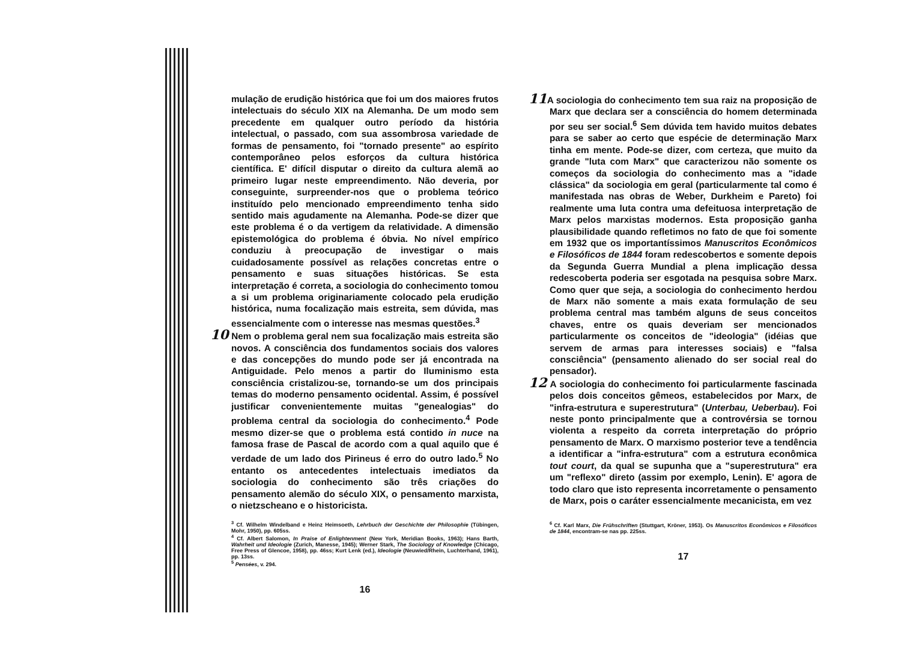mulação de erudição histórica que foi um dos maiores frutos intelectuais do século XIX na Alemanha. De um modo sem precedente em qualquer outro período da história intelectual, o passado, com sua assombrosa variedade de formas de pensamento, foi "tornado presente" ao espírito contemporâneo pelos esforços da cultura histórica científica. E' difícil disputar o direito da cultura alemã ao primeiro lugar neste empreendimento. Não deveria, por conseguinte, surpreender-nos que o problema teórico instituído pelo mencionado empreendimento tenha sido sentido mais agudamente na Alemanha. Pode-se dizer que este problema é o da vertigem da relatividade. A dimensão epistemológica do problema é óbvia. No nível empírico conduziu à preocupação de investigar o mais cuidadosamente possível as relações concretas entre o pensamento e suas situações históricas. Se esta interpretação é correta, a sociologia do conhecimento tomou a si um problema originariamente colocado pela erudição histórica, numa focalização mais estreita, sem dúvida, mas essencialmente com o interesse nas mesmas questões.<sup>3</sup>
10 Nem o problema geral nem sua focalização mais estreita são novos. A consciência dos fundamentos sociais dos valores e das concepções do mundo pode ser já encontrada na Antiguidade. Pelo menos a partir do Iluminismo esta consciência cristalizou-se, tornando-se um dos principais temas do moderno pensamento ocidental. Assim, é possível justificar convenientemente muitas "genealogias" do problema central da sociologia do conhecimento.<sup>4</sup> Pode mesmo dizer-se que o problema está contido in nuce na famosa frase de Pascal de acordo com a qual aquilo que é verdade de um lado dos Pirineus é erro do outro lado.<sup>5</sup> No entanto os antecedentes intelectuais imediatos da sociologia do conhecimento são três criações do pensamento alemão do século XIX, o pensamento marxista, o nietzscheano e o historicista.
<sup>3</sup> Cf. Wilhelm Windelband e Heinz Heimsoeth, Lehrbuch der Geschichte der Philosophie (Tübingen, Mohr, 1950), pp. 605ss.
<sup>4</sup> Cf. Albert Salomon, In Praise of Enlightenment (New York, Meridian Books, 1963); Hans Barth, Wahrheit und Ideologie (Zurich, Manesse, 1945); Werner Stark, The Sociology of Knowledge (Chicago, Free Press of Glencoe, 1958), pp. 46ss; Kurt Lenk (ed.), Ideologie (Neuwied/Rhein, Luchterhand, 1961), pp. 13ss.
<sup>5</sup> Pensées, v. 294.
16
11 A sociologia do conhecimento tem sua raiz na proposição de Marx que declara ser a consciência do homem determinada por seu ser social.<sup>6</sup> Sem dúvida tem havido muitos debates para se saber ao certo que espécie de determinação Marx tinha em mente. Pode-se dizer, com certeza, que muito da grande "luta com Marx" que caracterizou não somente os começos da sociologia do conhecimento mas a "idade clássica" da sociologia em geral (particularmente tal como é manifestada nas obras de Weber, Durkheim e Pareto) foi realmente uma luta contra uma defeituosa interpretação de Marx pelos marxistas modernos. Esta proposição ganha plausibilidade quando refletimos no fato de que foi somente em 1932 que os importantíssimos Manuscritos Econômicos e Filosóficos de 1844 foram redescobertos e somente depois da Segunda Guerra Mundial a plena implicação dessa redescoberta poderia ser esgotada na pesquisa sobre Marx. Como quer que seja, a sociologia do conhecimento herdou de Marx não somente a mais exata formulação de seu problema central mas também alguns de seus conceitos chaves, entre os quais deveriam ser mencionados particularmente os conceitos de "ideologia" (idéias que servem de armas para interesses sociais) e "falsa consciência" (pensamento alienado do ser social real do pensador).
12 A sociologia do conhecimento foi particularmente fascinada pelos dois conceitos gêmeos, estabelecidos por Marx, de "infra-estrutura e superestrutura" (Unterbau, Ueberbau). Foi neste ponto principalmente que a controvérsia se tornou violenta a respeito da correta interpretação do próprio pensamento de Marx. O marxismo posterior teve a tendência a identificar a "infra-estrutura" com a estrutura econômica tout court, da qual se supunha que a "superestrutura" era um "reflexo" direto (assim por exemplo, Lenin). E' agora de todo claro que isto representa incorretamente o pensamento de Marx, pois o caráter essencialmente mecanicista, em vez
<sup>6</sup> Cf. Karl Marx, Die Frühschriften (Stuttgart, Kröner, 1953). Os Manuscritos Econômicos e Filosóficos de 1844, encontram-se nas pp. 225ss.
17